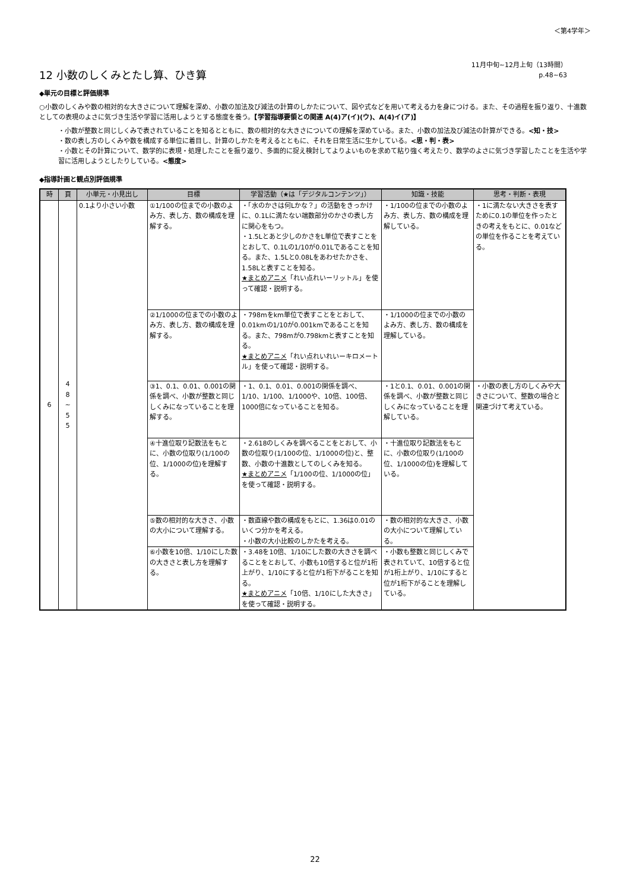＜第4学年＞
12 小数のしくみとたし算、ひき算
11月中旬~12月上旬（13時間）
p.48~63
◆単元の目標と評価規準
○小数のしくみや数の相対的な大きさについて理解を深め、小数の加法及び減法の計算のしかたについて、図や式などを用いて考える力を身につける。また、その過程を振り返り、十進数としての表現のよさに気づき生活や学習に活用しようとする態度を養う。【学習指導要領との関連 A(4)ア(イ)(ウ)、A(4)イ(ア)】
・小数が整数と同じしくみで表されていることを知るとともに、数の相対的な大きさについての理解を深めている。また、小数の加法及び減法の計算ができる。<知・技>
・数の表し方のしくみや数を構成する単位に着目し、計算のしかたを考えるとともに、それを日常生活に生かしている。<思・判・表>
・小数とその計算について、数学的に表現・処理したことを振り返り、多面的に捉え検討してよりよいものを求めて粘り強く考えたり、数学のよさに気づき学習したことを生活や学習に活用しようとしたりしている。<態度>
◆指導計画と観点別評価規準
| 時 | 頁 | 小単元・小見出し | 目標 | 学習活動（★は「デジタルコンテンツ」） | 知識・技能 | 思考・判断・表現 |
| --- | --- | --- | --- | --- | --- | --- |
| 6 | 4 8 ~ 5 5 | 0.1より小さい小数 | ①1/100の位までの小数のよみ方、表し方、数の構成を理解する。 | ・「水のかさは何Lかな？」の活動をきっかけに、0.1Lに満たない端数部分のかさの表し方に関心をもつ。 ・1.5Lとあと少しのかさをL単位で表すことをとおして、0.1Lの1/10が0.01Lであることを知る。また、1.5Lと0.08Lをあわせたかさを、1.58Lと表すことを知る。 ★まとめアニメ 「れい点れいーリットル」を使って確認・説明する。 | ・1/100の位までの小数のよみ方、表し方、数の構成を理解している。 | ・1に満たない大きさを表すために0.1の単位を作ったときの考えをもとに、0.01などの単位を作ることを考えている。 |
| | | | ②1/1000の位までの小数のよみ方、表し方、数の構成を理解する。 | ・798mをkm単位で表すことをとおして、0.01kmの1/10が0.001kmであることを知る。また、798mが0.798kmと表すことを知る。 ★まとめアニメ 「れい点れいれいーキロメートル」を使って確認・説明する。 | ・1/1000の位までの小数のよみ方、表し方、数の構成を理解している。 | |
| | | | ③1、0.1、0.01、0.001の関係を調べ、小数が整数と同じしくみになっていることを理解する。 | ・1、0.1、0.01、0.001の関係を調べ、1/10、1/100、1/1000や、10倍、100倍、1000倍になっていることを知る。 | ・1と0.1、0.01、0.001の関係を調べ、小数が整数と同じしくみになっていることを理解している。 | ・小数の表し方のしくみや大きさについて、整数の場合と関連づけて考えている。 |
| | | | ④十進位取り記数法をもとに、小数の位取り(1/100の位、1/1000の位)を理解する。 | ・2.618のしくみを調べることをとおして、小数の位取り(1/100の位、1/1000の位)と、整数、小数の十進数としてのしくみを知る。 ★まとめアニメ 「1/100の位、1/1000の位」を使って確認・説明する。 | ・十進位取り記数法をもとに、小数の位取り(1/100の位、1/1000の位)を理解している。 | |
| | | | ⑤数の相対的な大きさ、小数の大小について理解する。 | ・数直線や数の構成をもとに、1.36は0.01のいくつ分かを考える。 ・小数の大小比較のしかたを考える。 | ・数の相対的な大きさ、小数の大小について理解している。 | |
| | | | ⑥小数を10倍、1/10にした数の大きさと表し方を理解する。 | ・3.48を10倍、1/10にした数の大きさを調べることをとおして、小数も10倍すると位が1桁上がり、1/10にすると位が1桁下がることを知る。 ★まとめアニメ 「10倍、1/10にした大きさ」を使って確認・説明する。 | ・小数も整数と同じしくみで表されていて、10倍すると位が1桁上がり、1/10にすると位が1桁下がることを理解している。 | |
22